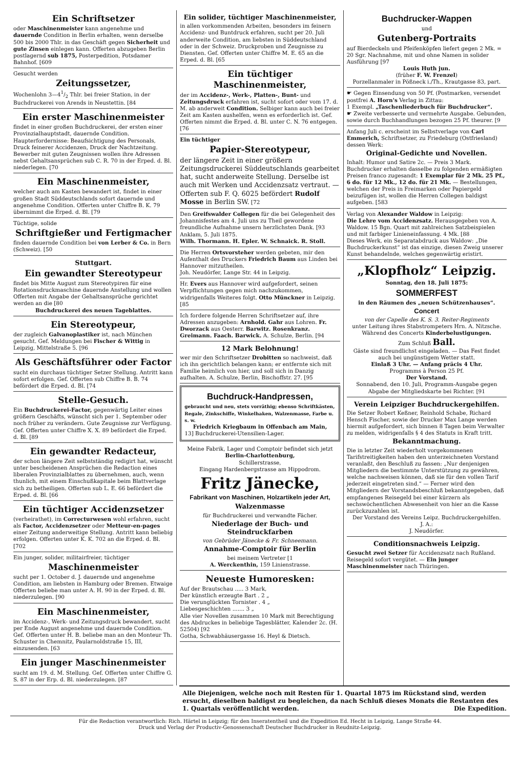Ein Schriftsetzer
oder Maschinenmeister kann angenehme und dauernde Condition in Berlin erhalten, wenn derselbe 500 bis 2000 Thlr. in das Geschäft gegen Sicherheit und gute Zinsen einlegen kann. Offerten abzugeben Berlin postlagernd sub 1875, Posterpedition, Potsdamer Bahnhof. [609
Gesucht werden
Zeitungssetzer,
Wochenlohn 3—41/2 Thlr. bei freier Station, in der Buchdruckerei von Arends in Neustettin. [84
Ein erster Maschinenmeister
findet in einer großen Buchdruckerei, der ersten einer Provinzialhauptstadt, dauernde Condition. Haupterfordernisse: Beaufsichtigung des Personals, Druck feinerer Accidenzen, Druck der Nachtzeitung. Bewerber mit guten Zeugnissen wollen ihre Adressen nebst Gehaltsansprüchen sub C. R. 70 in der Erped. d. Bl. niederlegen. [70
Ein Maschinenmeister,
welcher auch am Kasten bewandert ist, findet in einer großen Stadt Süddeutschlands sofort dauernde und angenehme Condition. Offerten unter Chiffre B. K. 79 übernimmt die Erped. d. Bl. [79
Tüchtige, solide
Schriftgießer und Fertigmacher
finden dauernde Condition bei von Lerber & Co. in Bern (Schweiz). [50
Stuttgart.
Ein gewandter Stereotypeur
findet bis Mitte August zum Stereotypiren für eine Rotationsdruckmaschine dauernde Anstellung und wollen Offerten mit Angabe der Gehaltsansprüche gerichtet werden an die [80
Buchdruckerei des neuen Tageblattes.
Ein Stereotypeur,
der zugleich Galvanoplastiker ist, nach München gesucht. Gef. Meldungen bei Fischer & Wittig in Leipzig, Mittelstraße 5. [96
Als Geschäftsführer oder Factor
sucht ein durchaus tüchtiger Setzer Stellung. Antritt kann sofort erfolgen. Gef. Offerten sub Chiffre B. B. 74 befördert die Erped. d. Bl. [74
Stelle-Gesuch.
Ein Buchdruckerei-Factor, gegenwärtig Leiter eines größern Geschäfts, wünscht sich per 1. September oder noch früher zu verändern. Gute Zeugnisse zur Verfügung. Gef. Offerten unter Chiffre X. X. 89 befördert die Erped. d. Bl. [89
Ein gewandter Redacteur,
der schon längere Zeit selbstständig redigirt hat, wünscht unter bescheidenen Ansprüchen die Redaction eines liberalen Provinzialblattes zu übernehmen, auch, wenn thunlich, mit einem Einschußkapitale beim Blattverlage sich zu betheiligen. Offerten sub L. E. 66 befördert die Erped. d. Bl. [66
Ein tüchtiger Accidenzsetzer
(verheirathet), im Correcturwesen wohl erfahren, sucht als Factor, Accidenzsetzer oder Metteur-en-pages einer Zeitung anderweitige Stellung. Antritt kann beliebig erfolgen. Offerten unter K. K. 702 an die Erped. d. Bl. [702
Ein junger, solider, militairfreier, tüchtiger
Maschinenmeister
sucht per 1. October d. J. dauernde und angenehme Condition, am liebsten in Hamburg oder Bremen. Etwaige Offerten beliebe man unter A. H. 90 in der Erped. d. Bl. niederzulegen. [90
Ein Maschinenmeister,
im Accidenz-, Werk- und Zeitungsdruck bewandert, sucht per Ende August angenehme und dauernde Condition. Gef. Offerten unter H. B. beliebe man an den Monteur Th. Schuster in Chemnitz, Paularnoldstraße 15, III, einzusenden. [63
Ein junger Maschinenmeister
sucht am 19. d. M. Stellung. Gef. Offerten unter Chiffre G. S. 87 in der Erp. d. Bl. niederzulegen. [87
Ein solider, tüchtiger Maschinenmeister,
in allen vorkommenden Arbeiten, besonders im feinern Accidenz- und Buntdruck erfahren, sucht per 20. Juli anderweite Condition, am liebsten in Süddeutschland oder in der Schweiz. Druckproben und Zeugnisse zu Diensten. Gef. Offerten unter Chiffre M. E. 65 an die Erped. d. Bl. [65
Ein tüchtiger Maschinenmeister,
der im Accidenz-, Werk-, Platten-, Bunt- und Zeitungsdruck erfahren ist, sucht sofort oder vom 17. d. M. ab anderweit Condition. Selbiger kann auch bei freier Zeit am Kasten aushelfen, wenn es erforderlich ist. Gef. Offerten nimmt die Erped. d. Bl. unter C. N. 76 entgegen. [76
Ein tüchtiger
Papier-Stereotypeur,
der längere Zeit in einer größern Zeitungsdruckerei Süddeutschlands gearbeitet hat, sucht anderweite Stellung. Derselbe ist auch mit Werken und Accidenzsatz vertraut. — Offerten sub F. Q. 6025 befördert Rudolf Mosse in Berlin SW. [72
Den Greifswalder Collegen für die bei Gelegenheit des Johannisfestes am 4. Juli uns zu Theil gewordene freundliche Aufnahme unsern herzlichsten Dank. [93
Anklam, 5. Juli 1875.
Wilh. Thormann. H. Epler. W. Schnaick. R. Stoll.
Die Herren Ortsvorsteher werden gebeten, mir den Aufenthalt des Druckers Friedrich Baum aus Linden bei Hannover mitzutheilen.
Joh. Neudörfer, Lange Str. 44 in Leipzig.
Hr. Evers aus Hannover wird aufgefordert, seinen Verpflichtungen gegen mich nachzukommen, widrigenfalls Weiteres folgt. Otto Münckner in Leipzig. [85
Ich fordere folgende Herren Schriftsetzer auf, ihre Adressen anzugeben: Arnhold. Gahr aus Lohren. Fr. Dworzack aus Oesterr. Barwitz. Rosenkranz. Greimann. Faach. Barwick. A. Schulze, Berlin. [94
12 Mark Belohnung!
wer mir den Schriftsetzer Drobitten so nachweist, daß ich ihn gerichtlich belangen kann; er entfernte sich mit Familie heimlich von hier, und soll sich in Danzig aufhalten. A. Schulze, Berlin, Bischoffstr. 27. [95
Buchdruck-Handpressen,
gebraucht und neu, stets vorräthig; ebenso Schriftkästen, Regale, Zinkschiffe, Winkelhaken, Walzenmasse, Farbe u. s. w.
Friedrich Kriegbaum in Offenbach am Main,
13] Buchdruckerei-Utensilien-Lager.
Meine Fabrik, Lager und Comptoir befindet sich jetzt
Berlin-Charlottenburg,
Schillerstrasse,
Eingang Hardenbergstrasse am Hippodrom.
Fritz Jänecke,
Fabrikant von Maschinen, Holzartikeln jeder Art,
Walzenmasse
für Buchdruckerei und verwandte Fächer.
Niederlage der Buch- und Steindruckfarben
von Gebrüder Jänecke & Fr. Schneemann.
Annahme-Comptoir für Berlin
bei meinem Vertreter [1
A. Werckenthin, 159 Linienstrasse.
Neueste Humoresken:
Auf der Brautschau ..... 3 Mark,
Der künstlich erzeugte Bart . 2 „
Die verunglückten Tornister . 4 „
Liebesgeschichten ....... 3 „
Alle vier Novellen zusammen 10 Mark mit Berechtigung des Abdruckes in beliebige Tagesblätter, Kalender 2c. (H. 52504) [92
Gotha, Schwabhäusergasse 16. Heyl & Dietsch.
Buchdrucker-Wappen
und
Gutenberg-Portraits
auf Bierdeckeln und Pfeifenköpfen liefert gegen 2 Mk. = 20 Sgr. Nachnahme, mit und ohne Namen in solider Ausführung [97
Louis Huth jun.
(früher F. W. Frenzel)
Porzellanmaler in Pößneck i./Th., Krautgasse 83, part.
☛ Gegen Einsendung von 50 Pf. (Postmarken, versendet postfrei A. Horn's Verlag in Zittau:
1 Exempl. „Taschenliederbuch für Buchdrucker“.
☛ Zweite verbesserte und vermehrte Ausgabe. Gebunden, sowie durch Buchhandlungen bezogen 25 Pf. theurer. [9
Anfang Juli c. erscheint im Selbstverlage von Carl Emmerich, Schriftsetzer, zu Friedeburg (Ostfriesland) dessen Werk:
Original-Gedichte und Novellen.
Inhalt: Humor und Satire 2c. — Preis 3 Mark. Buchdrucker erhalten dasselbe zu folgenden ermäßigten Preisen franco zugesandt: 1 Exemplar für 2 Mk. 25 Pf., 6 do. für 12 Mk., 12 do. für 21 Mk. — Bestellungen, welchen der Preis in Freimarken oder Papiergeld beizufügen ist, wollen die Herren Collegen baldigst aufgeben. [583
Verlag von Alexander Waldow in Leipzig:
Die Lehre vom Accidenzsatz. Herausgegeben von A. Waldow. 15 Bgn. Quart mit zahlreichen Satzbeispielen und mit farbiger Linieneinfassung. 4 Mk. [88
Dieses Werk, ein Separatabdruck aus Waldow: „Die Buchdruckerkunst“ ist das einzige, diesen Zweig unserer Kunst behandelnde, welches gegenwärtig eristirt.
„Klopfholz“ Leipzig.
Sonntag, den 18. Juli 1875:
SOMMERFEST
in den Räumen des „neuen Schützenhauses“.
Concert
von der Capelle des K. S. 3. Reiter-Regiments
unter Leitung ihres Stabstrompeters Hrn. A. Nitzsche.
Während des Concerts Kinderbelustigungen.
Zum Schluß
Ball.
Gäste sind freundlichst eingeladen. — Das Fest findet auch bei ungünstigem Wetter statt.
Einlaß 3 Uhr. — Anfang präcis 4 Uhr.
Programms à Person 25 Pf.
Der Vorstand.
Sonnabend, den 10. Juli, Programm-Ausgabe gegen Abgabe der Mitgliedskarte bei Richter. [91
Verein Leipziger Buchdruckergehilfen.
Die Setzer Robert Keßner, Reinhold Schabe, Richard Hensch Fischer, sowie der Drucker Max Lange werden hiermit aufgefordert, sich binnen 8 Tagen beim Verwalter zu melden, widrigenfalls § 4 des Statuts in Kraft tritt.
Bekanntmachung.
Die in letzter Zeit wiederholt vorgekommenen Tarifstreitigkeiten haben den unterzeichneten Vorstand veranlaßt, den Beschluß zu fassen: „Nur denjenigen Mitgliedern die bestimmte Unterstützung zu gewähren, welche nachweisen können, daß sie für den vollen Tarif jederzeit eingetreten sind.“ — Ferner wird den Mitgliedern der Vorstandsbeschluß bekanntgegeben, daß empfangenes Reisegeld bei einer kürzern als sechswöchentlichen Abwesenheit von hier an die Kasse zurückzuzahlen ist.
Der Vorstand des Vereins Leipz. Buchdruckergehilfen.
J. A.:
J. Neudörfer.
Conditionsnachweis Leipzig.
Gesucht zwei Setzer für Accidenzsatz nach Rußland. Reisegeld sofort vergütet. — Ein junger Maschinenmeister nach Thüringen.
Alle Diejenigen, welche noch mit Resten für 1. Quartal 1875 im Rückstand sind, werden ersucht, dieselben baldigst zu begleichen, da nach Schluß dieses Monats die Restanten des 1. Quartals veröffentlicht werden. Die Expedition.
Für die Redaction verantwortlich: Rich. Härtel in Leipzig; für den Inseratentheil und die Expedition Ed. Hecht in Leipzig, Lange Straße 44.
Druck und Verlag der Productiv-Genossenschaft Deutscher Buchdrucker in Reudnitz-Leipzig.